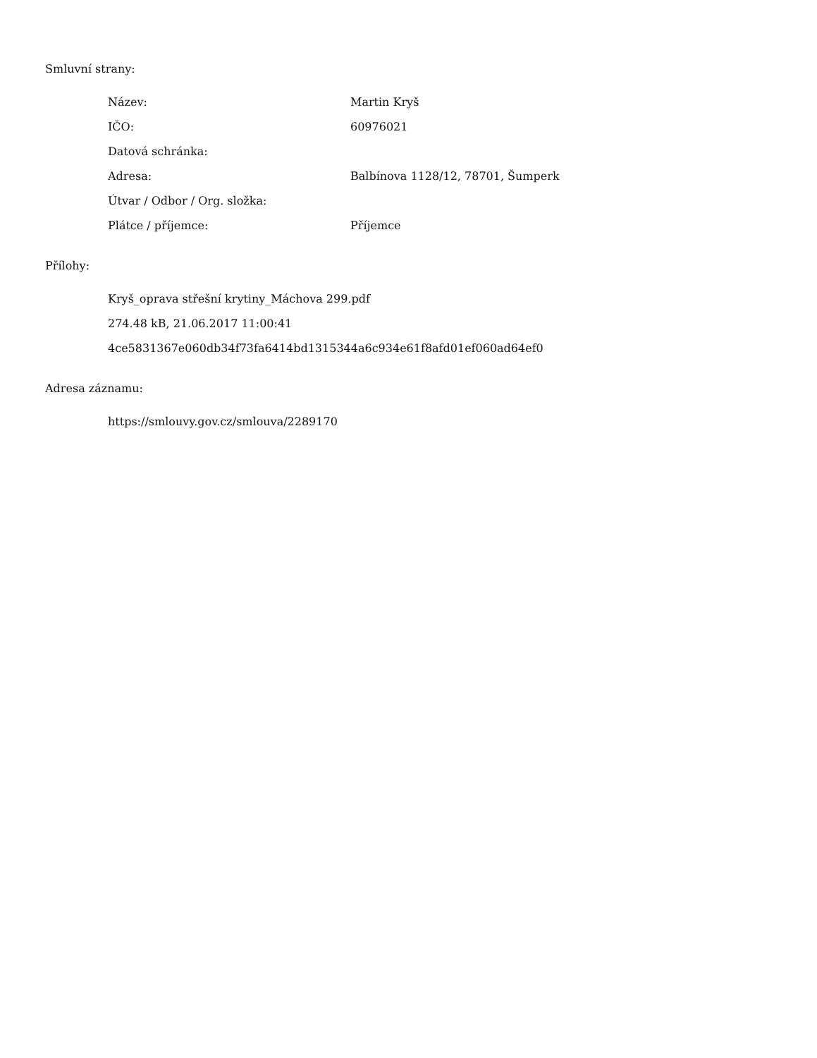Smluvní strany:
| Název: | Martin Kryš |
| IČO: | 60976021 |
| Datová schránka: | |
| Adresa: | Balbínova 1128/12, 78701, Šumperk |
| Útvar / Odbor / Org. složka: | |
| Plátce / příjemce: | Příjemce |
Přílohy:
Kryš_oprava střešní krytiny_Máchova 299.pdf
274.48 kB, 21.06.2017 11:00:41
4ce5831367e060db34f73fa6414bd1315344a6c934e61f8afd01ef060ad64ef0
Adresa záznamu:
https://smlouvy.gov.cz/smlouva/2289170